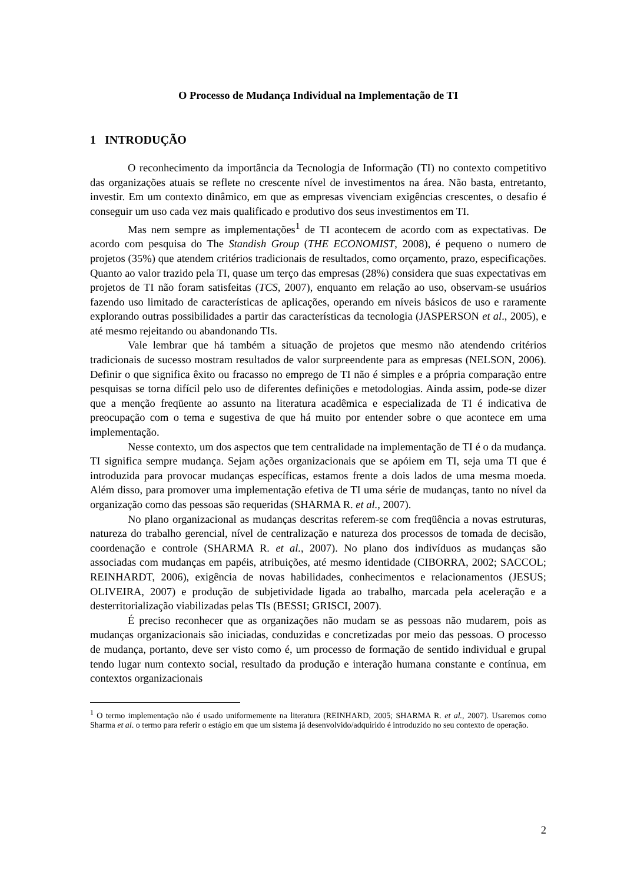O Processo de Mudança Individual na Implementação de TI
1 INTRODUÇÃO
O reconhecimento da importância da Tecnologia de Informação (TI) no contexto competitivo das organizações atuais se reflete no crescente nível de investimentos na área. Não basta, entretanto, investir. Em um contexto dinâmico, em que as empresas vivenciam exigências crescentes, o desafio é conseguir um uso cada vez mais qualificado e produtivo dos seus investimentos em TI.
Mas nem sempre as implementações<sup>1</sup> de TI acontecem de acordo com as expectativas. De acordo com pesquisa do The Standish Group (THE ECONOMIST, 2008), é pequeno o numero de projetos (35%) que atendem critérios tradicionais de resultados, como orçamento, prazo, especificações. Quanto ao valor trazido pela TI, quase um terço das empresas (28%) considera que suas expectativas em projetos de TI não foram satisfeitas (TCS, 2007), enquanto em relação ao uso, observam-se usuários fazendo uso limitado de características de aplicações, operando em níveis básicos de uso e raramente explorando outras possibilidades a partir das características da tecnologia (JASPERSON et al., 2005), e até mesmo rejeitando ou abandonando TIs.
Vale lembrar que há também a situação de projetos que mesmo não atendendo critérios tradicionais de sucesso mostram resultados de valor surpreendente para as empresas (NELSON, 2006). Definir o que significa êxito ou fracasso no emprego de TI não é simples e a própria comparação entre pesquisas se torna difícil pelo uso de diferentes definições e metodologias. Ainda assim, pode-se dizer que a menção freqüente ao assunto na literatura acadêmica e especializada de TI é indicativa de preocupação com o tema e sugestiva de que há muito por entender sobre o que acontece em uma implementação.
Nesse contexto, um dos aspectos que tem centralidade na implementação de TI é o da mudança. TI significa sempre mudança. Sejam ações organizacionais que se apóiem em TI, seja uma TI que é introduzida para provocar mudanças específicas, estamos frente a dois lados de uma mesma moeda. Além disso, para promover uma implementação efetiva de TI uma série de mudanças, tanto no nível da organização como das pessoas são requeridas (SHARMA R. et al., 2007).
No plano organizacional as mudanças descritas referem-se com freqüência a novas estruturas, natureza do trabalho gerencial, nível de centralização e natureza dos processos de tomada de decisão, coordenação e controle (SHARMA R. et al., 2007). No plano dos indivíduos as mudanças são associadas com mudanças em papéis, atribuições, até mesmo identidade (CIBORRA, 2002; SACCOL; REINHARDT, 2006), exigência de novas habilidades, conhecimentos e relacionamentos (JESUS; OLIVEIRA, 2007) e produção de subjetividade ligada ao trabalho, marcada pela aceleração e a desterritorialização viabilizadas pelas TIs (BESSI; GRISCI, 2007).
É preciso reconhecer que as organizações não mudam se as pessoas não mudarem, pois as mudanças organizacionais são iniciadas, conduzidas e concretizadas por meio das pessoas. O processo de mudança, portanto, deve ser visto como é, um processo de formação de sentido individual e grupal tendo lugar num contexto social, resultado da produção e interação humana constante e contínua, em contextos organizacionais
<sup>1</sup> O termo implementação não é usado uniformemente na literatura (REINHARD, 2005; SHARMA R. et al., 2007). Usaremos como Sharma et al. o termo para referir o estágio em que um sistema já desenvolvido/adquirido é introduzido no seu contexto de operação.
2